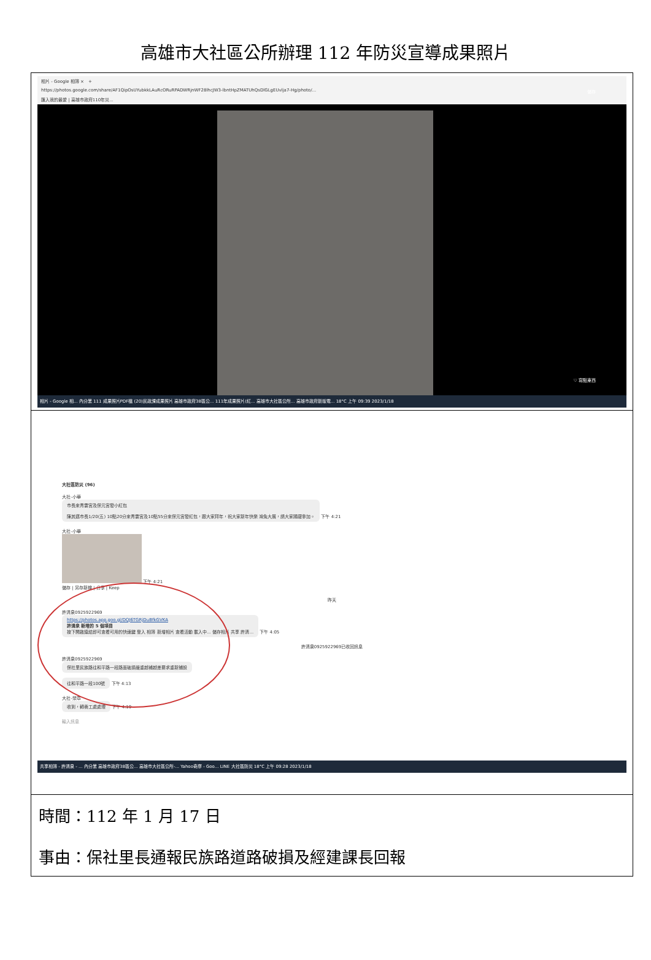高雄市大社區公所辦理 112 年防災宣導成果照片
| 相片 - Google 相簿 × + https://photos.google.com/share/AF1QipOsUYubkkLAuRcORuRPADWRjnWF28lhcJW3-lbntHpZMATUhQsDlGLgEUvlja7-Hg/photo/... 匯入我的最愛 / 高雄市政府110年災... 儲存 ♡ 寫點東西 相片 - Google 相... 內分業 111 成果照片PDF檔 (20)民政課成果照片 高雄市政府38區公... 111年成果照片(紅... 高雄市大社區公所... 高雄市政府新版電... 18°C 上午 09:39 2023/1/18 |
| 大社區防災 (96) 大社-小華 市長來青雲宮及保元宮發小紅包 陳其邁市長1/20(五) 10點20分來青雲宮及10點55分來保元宮發紅包，跟大家拜年，祝大家新年快樂 鴻兔大展，請大家踴躍參加。 下午 4:21 大社-小華 下午 4:21 儲存 / 另存新檔 / 分享 / Keep 昨天 許清泉0925922969 https://photos.app.goo.gl/DQJ6TGRjDuBfkGVKA 許清泉 新增的 5 個項目 按下開啟連結即可查看可用的快速鍵 登入 相簿 新增相片 查看活動 載入中... 儲存相片 共享 許清... 下午 4:05 許清泉0925922969已收回訊息 許清泉0925922969 保社里民族路往和平路一段路面破損嚴重越補越差要求重新鋪設 往和平路一段100號 下午 4:13 大社-榮章 收到，轉養工處處理 下午 4:19 輸入訊息 共享相簿 - 許清泉 - ... 內分業 高雄市政府38區公... 高雄市大社區公所-... Yahoo奇摩 - Goo... LINE 大社區防災 18°C 上午 09:28 2023/1/18 |
| 時間：112 年 1 月 17 日 事由：保社里長通報民族路道路破損及經建課長回報 |